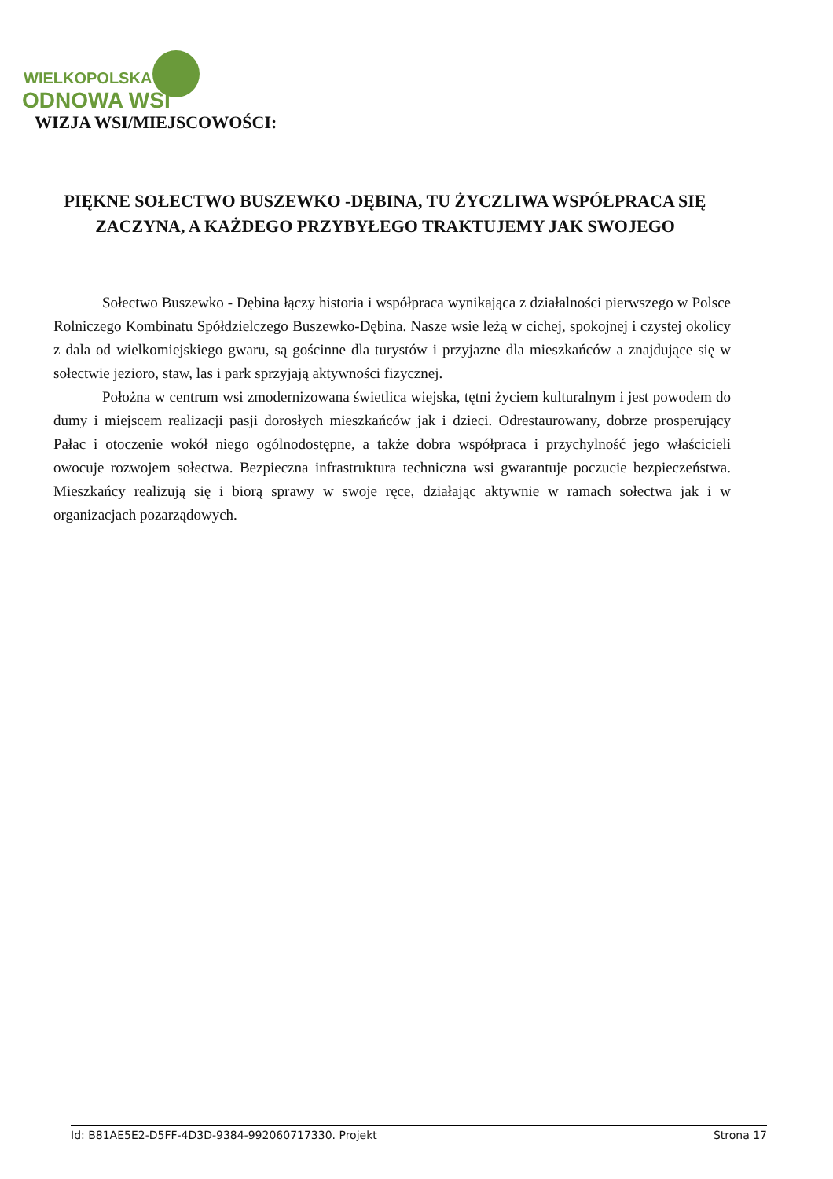WIELKOPOLSKA
ODNOWA WSI
WIZJA WSI/MIEJSCOWOŚCI:
PIĘKNE SOŁECTWO BUSZEWKO -DĘBINA, TU ŻYCZLIWA WSPÓŁPRACA SIĘ ZACZYNA, A KAŻDEGO PRZYBYŁEGO TRAKTUJEMY JAK SWOJEGO
Sołectwo Buszewko - Dębina łączy historia i współpraca wynikająca z działalności pierwszego w Polsce Rolniczego Kombinatu Spółdzielczego Buszewko-Dębina. Nasze wsie leżą w cichej, spokojnej i czystej okolicy z dala od wielkomiejskiego gwaru, są gościnne dla turystów i przyjazne dla mieszkańców a znajdujące się w sołectwie jezioro, staw, las i park sprzyjają aktywności fizycznej.
Położna w centrum wsi zmodernizowana świetlica wiejska, tętni życiem kulturalnym i jest powodem do dumy i miejscem realizacji pasji dorosłych mieszkańców jak i dzieci. Odrestaurowany, dobrze prosperujący Pałac i otoczenie wokół niego ogólnodostępne, a także dobra współpraca i przychylność jego właścicieli owocuje rozwojem sołectwa. Bezpieczna infrastruktura techniczna wsi gwarantuje poczucie bezpieczeństwa. Mieszkańcy realizują się i biorą sprawy w swoje ręce, działając aktywnie w ramach sołectwa jak i w organizacjach pozarządowych.
Id: B81AE5E2-D5FF-4D3D-9384-992060717330. Projekt Strona 17